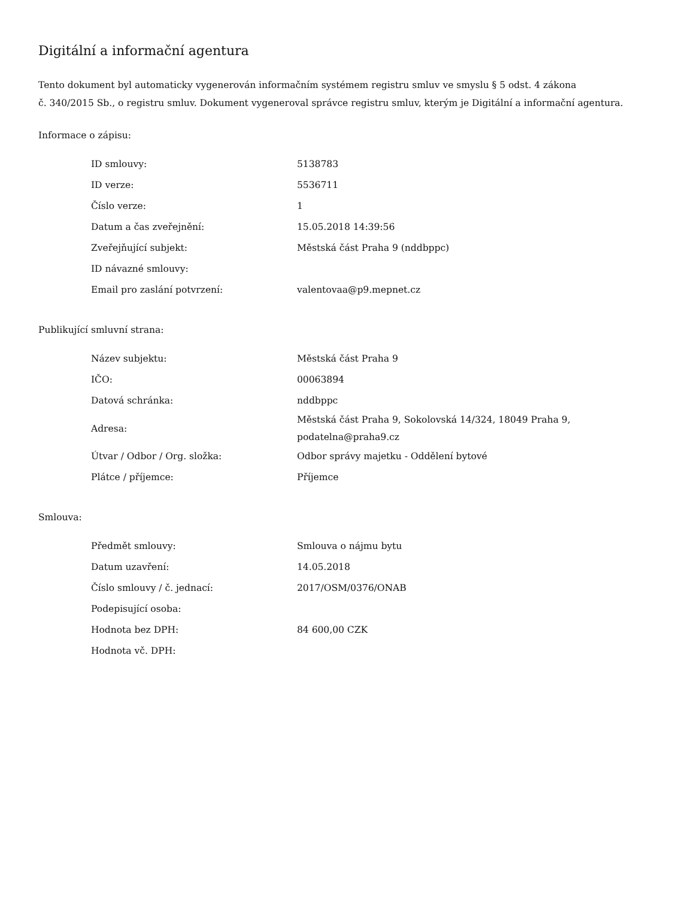Digitální a informační agentura
Tento dokument byl automaticky vygenerován informačním systémem registru smluv ve smyslu § 5 odst. 4 zákona
č. 340/2015 Sb., o registru smluv. Dokument vygeneroval správce registru smluv, kterým je Digitální a informační agentura.
Informace o zápisu:
| ID smlouvy: | 5138783 |
| ID verze: | 5536711 |
| Číslo verze: | 1 |
| Datum a čas zveřejnění: | 15.05.2018 14:39:56 |
| Zveřejňující subjekt: | Městská část Praha 9 (nddbppc) |
| ID návazné smlouvy: | |
| Email pro zaslání potvrzení: | valentovaa@p9.mepnet.cz |
Publikující smluvní strana:
| Název subjektu: | Městská část Praha 9 |
| IČO: | 00063894 |
| Datová schránka: | nddbppc |
| Adresa: | Městská část Praha 9, Sokolovská 14/324, 18049 Praha 9, podatelna@praha9.cz |
| Útvar / Odbor / Org. složka: | Odbor správy majetku - Oddělení bytové |
| Plátce / příjemce: | Příjemce |
Smlouva:
| Předmět smlouvy: | Smlouva o nájmu bytu |
| Datum uzavření: | 14.05.2018 |
| Číslo smlouvy / č. jednací: | 2017/OSM/0376/ONAB |
| Podepisující osoba: | |
| Hodnota bez DPH: | 84 600,00 CZK |
| Hodnota vč. DPH: | |